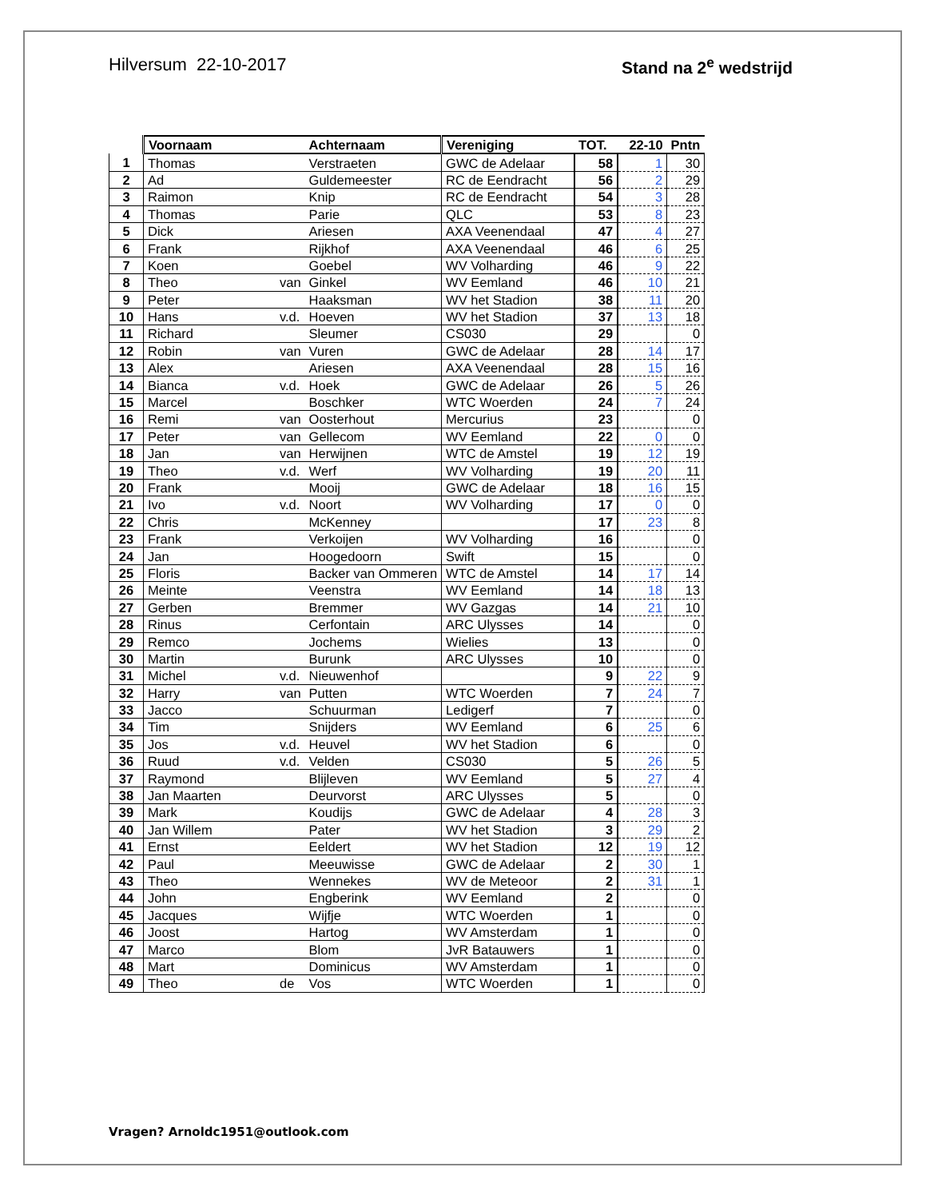Hilversum 22-10-2017 Stand na 2<sup>e</sup> wedstrijd
| | Voornaam | | Achternaam | Vereniging | TOT. | 22-10 | Pntn |
| --- | --- | --- | --- | --- | --- | --- | --- |
| 1 | Thomas | | Verstraeten | GWC de Adelaar | 58 | 1 | 30 |
| 2 | Ad | | Guldemeester | RC de Eendracht | 56 | 2 | 29 |
| 3 | Raimon | | Knip | RC de Eendracht | 54 | 3 | 28 |
| 4 | Thomas | | Parie | QLC | 53 | 8 | 23 |
| 5 | Dick | | Ariesen | AXA Veenendaal | 47 | 4 | 27 |
| 6 | Frank | | Rijkhof | AXA Veenendaal | 46 | 6 | 25 |
| 7 | Koen | | Goebel | WV Volharding | 46 | 9 | 22 |
| 8 | Theo | van | Ginkel | WV Eemland | 46 | 10 | 21 |
| 9 | Peter | | Haaksman | WV het Stadion | 38 | 11 | 20 |
| 10 | Hans | v.d. | Hoeven | WV het Stadion | 37 | 13 | 18 |
| 11 | Richard | | Sleumer | CS030 | 29 | | 0 |
| 12 | Robin | van | Vuren | GWC de Adelaar | 28 | 14 | 17 |
| 13 | Alex | | Ariesen | AXA Veenendaal | 28 | 15 | 16 |
| 14 | Bianca | v.d. | Hoek | GWC de Adelaar | 26 | 5 | 26 |
| 15 | Marcel | | Boschker | WTC Woerden | 24 | 7 | 24 |
| 16 | Remi | van | Oosterhout | Mercurius | 23 | | 0 |
| 17 | Peter | van | Gellecom | WV Eemland | 22 | 0 | 0 |
| 18 | Jan | van | Herwijnen | WTC de Amstel | 19 | 12 | 19 |
| 19 | Theo | v.d. | Werf | WV Volharding | 19 | 20 | 11 |
| 20 | Frank | | Mooij | GWC de Adelaar | 18 | 16 | 15 |
| 21 | Ivo | v.d. | Noort | WV Volharding | 17 | 0 | 0 |
| 22 | Chris | | McKenney | | 17 | 23 | 8 |
| 23 | Frank | | Verkoijen | WV Volharding | 16 | | 0 |
| 24 | Jan | | Hoogedoorn | Swift | 15 | | 0 |
| 25 | Floris | | Backer van Ommeren | WTC de Amstel | 14 | 17 | 14 |
| 26 | Meinte | | Veenstra | WV Eemland | 14 | 18 | 13 |
| 27 | Gerben | | Bremmer | WV Gazgas | 14 | 21 | 10 |
| 28 | Rinus | | Cerfontain | ARC Ulysses | 14 | | 0 |
| 29 | Remco | | Jochems | Wielies | 13 | | 0 |
| 30 | Martin | | Burunk | ARC Ulysses | 10 | | 0 |
| 31 | Michel | v.d. | Nieuwenhof | | 9 | 22 | 9 |
| 32 | Harry | van | Putten | WTC Woerden | 7 | 24 | 7 |
| 33 | Jacco | | Schuurman | Ledigerf | 7 | | 0 |
| 34 | Tim | | Snijders | WV Eemland | 6 | 25 | 6 |
| 35 | Jos | v.d. | Heuvel | WV het Stadion | 6 | | 0 |
| 36 | Ruud | v.d. | Velden | CS030 | 5 | 26 | 5 |
| 37 | Raymond | | Blijleven | WV Eemland | 5 | 27 | 4 |
| 38 | Jan Maarten | | Deurvorst | ARC Ulysses | 5 | | 0 |
| 39 | Mark | | Koudijs | GWC de Adelaar | 4 | 28 | 3 |
| 40 | Jan Willem | | Pater | WV het Stadion | 3 | 29 | 2 |
| 41 | Ernst | | Eeldert | WV het Stadion | 12 | 19 | 12 |
| 42 | Paul | | Meeuwisse | GWC de Adelaar | 2 | 30 | 1 |
| 43 | Theo | | Wennekes | WV de Meteoor | 2 | 31 | 1 |
| 44 | John | | Engberink | WV Eemland | 2 | | 0 |
| 45 | Jacques | | Wijfje | WTC Woerden | 1 | | 0 |
| 46 | Joost | | Hartog | WV Amsterdam | 1 | | 0 |
| 47 | Marco | | Blom | JvR Batauwers | 1 | | 0 |
| 48 | Mart | | Dominicus | WV Amsterdam | 1 | | 0 |
| 49 | Theo | de | Vos | WTC Woerden | 1 | | 0 |
Vragen? Arnoldc1951@outlook.com